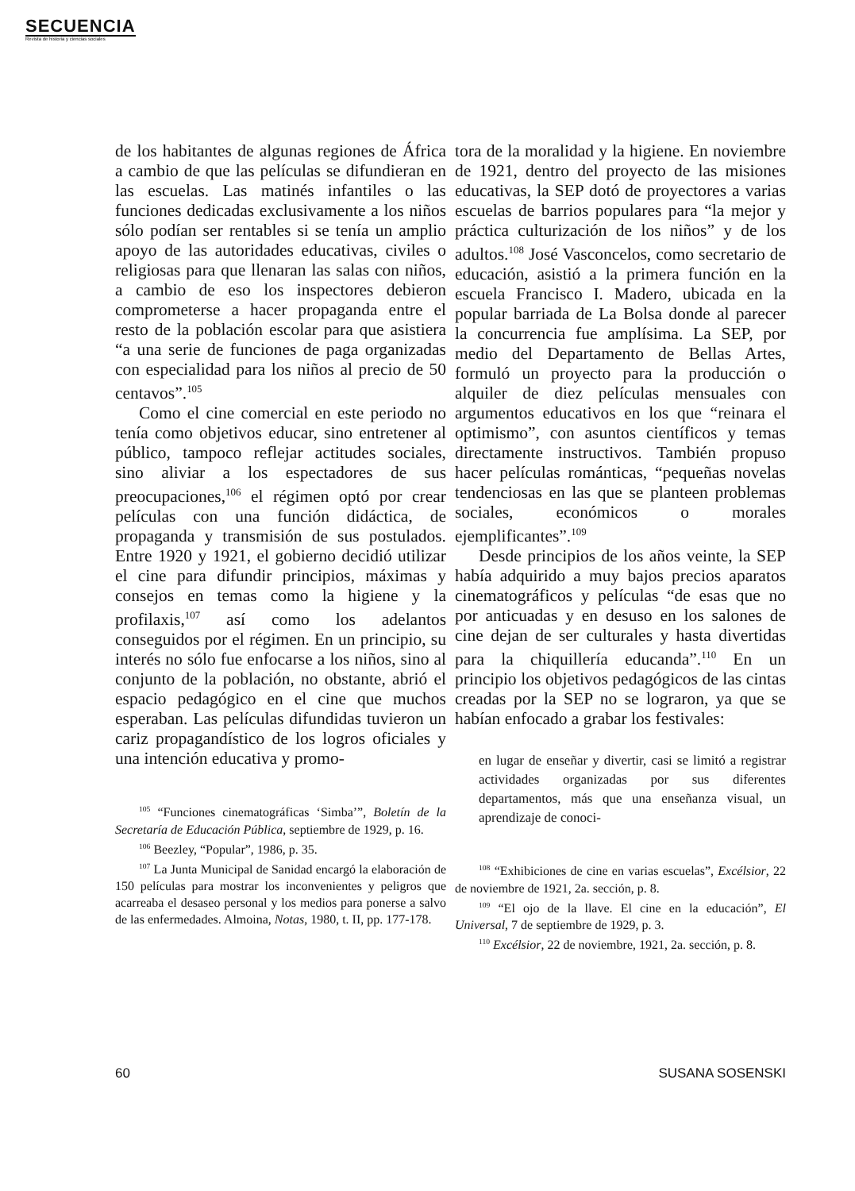SECUENCIA
Revista de historia y ciencias sociales
de los habitantes de algunas regiones de África a cambio de que las películas se difundieran en las escuelas. Las matinés infantiles o las funciones dedicadas exclusivamente a los niños sólo podían ser rentables si se tenía un amplio apoyo de las autoridades educativas, civiles o religiosas para que llenaran las salas con niños, a cambio de eso los inspectores debieron comprometerse a hacer propaganda entre el resto de la población escolar para que asistiera “a una serie de funciones de paga organizadas con especialidad para los niños al precio de 50 centavos”.<sup>105</sup>
Como el cine comercial en este periodo no tenía como objetivos educar, sino entretener al público, tampoco reflejar actitudes sociales, sino aliviar a los espectadores de sus preocupaciones,<sup>106</sup> el régimen optó por crear películas con una función didáctica, de propaganda y transmisión de sus postulados. Entre 1920 y 1921, el gobierno decidió utilizar el cine para difundir principios, máximas y consejos en temas como la higiene y la profilaxis,<sup>107</sup> así como los adelantos conseguidos por el régimen. En un principio, su interés no sólo fue enfocarse a los niños, sino al conjunto de la población, no obstante, abrió el espacio pedagógico en el cine que muchos esperaban. Las películas difundidas tuvieron un cariz propagandístico de los logros oficiales y una intención educativa y promo-
<sup>105</sup> “Funciones cinematográficas ‘Simba’”, Boletín de la Secretaría de Educación Pública, septiembre de 1929, p. 16.
<sup>106</sup> Beezley, “Popular”, 1986, p. 35.
<sup>107</sup> La Junta Municipal de Sanidad encargó la elaboración de 150 películas para mostrar los inconvenientes y peligros que acarreaba el desaseo personal y los medios para ponerse a salvo de las enfermedades. Almoina, Notas, 1980, t. II, pp. 177-178.
tora de la moralidad y la higiene. En noviembre de 1921, dentro del proyecto de las misiones educativas, la SEP dotó de proyectores a varias escuelas de barrios populares para “la mejor y práctica culturización de los niños” y de los adultos.<sup>108</sup> José Vasconcelos, como secretario de educación, asistió a la primera función en la escuela Francisco I. Madero, ubicada en la popular barriada de La Bolsa donde al parecer la concurrencia fue amplísima. La SEP, por medio del Departamento de Bellas Artes, formuló un proyecto para la producción o alquiler de diez películas mensuales con argumentos educativos en los que “reinara el optimismo”, con asuntos científicos y temas directamente instructivos. También propuso hacer películas románticas, “pequeñas novelas tendenciosas en las que se planteen problemas sociales, económicos o morales ejemplificantes”.<sup>109</sup>
Desde principios de los años veinte, la SEP había adquirido a muy bajos precios aparatos cinematográficos y películas “de esas que no por anticuadas y en desuso en los salones de cine dejan de ser culturales y hasta divertidas para la chiquillería educanda”.<sup>110</sup> En un principio los objetivos pedagógicos de las cintas creadas por la SEP no se lograron, ya que se habían enfocado a grabar los festivales:
en lugar de enseñar y divertir, casi se limitó a registrar actividades organizadas por sus diferentes departamentos, más que una enseñanza visual, un aprendizaje de conoci-
<sup>108</sup> “Exhibiciones de cine en varias escuelas”, Excélsior, 22 de noviembre de 1921, 2a. sección, p. 8.
<sup>109</sup> “El ojo de la llave. El cine en la educación”, El Universal, 7 de septiembre de 1929, p. 3.
<sup>110</sup> Excélsior, 22 de noviembre, 1921, 2a. sección, p. 8.
60 SUSANA SOSENSKI